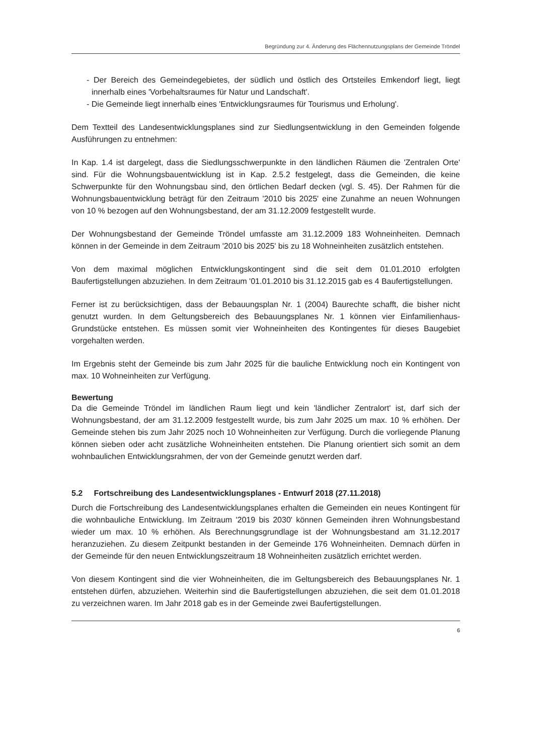Begründung zur 4. Änderung des Flächennutzungsplans der Gemeinde Tröndel
- Der Bereich des Gemeindegebietes, der südlich und östlich des Ortsteiles Emkendorf liegt, liegt innerhalb eines 'Vorbehaltsraumes für Natur und Landschaft'.
- Die Gemeinde liegt innerhalb eines 'Entwicklungsraumes für Tourismus und Erholung'.
Dem Textteil des Landesentwicklungsplanes sind zur Siedlungsentwicklung in den Gemeinden folgende Ausführungen zu entnehmen:
In Kap. 1.4 ist dargelegt, dass die Siedlungsschwerpunkte in den ländlichen Räumen die 'Zentralen Orte' sind. Für die Wohnungsbauentwicklung ist in Kap. 2.5.2 festgelegt, dass die Gemeinden, die keine Schwerpunkte für den Wohnungsbau sind, den örtlichen Bedarf decken (vgl. S. 45). Der Rahmen für die Wohnungsbauentwicklung beträgt für den Zeitraum '2010 bis 2025' eine Zunahme an neuen Wohnungen von 10 % bezogen auf den Wohnungsbestand, der am 31.12.2009 festgestellt wurde.
Der Wohnungsbestand der Gemeinde Tröndel umfasste am 31.12.2009 183 Wohneinheiten. Demnach können in der Gemeinde in dem Zeitraum '2010 bis 2025' bis zu 18 Wohneinheiten zusätzlich entstehen.
Von dem maximal möglichen Entwicklungskontingent sind die seit dem 01.01.2010 erfolgten Baufertigstellungen abzuziehen. In dem Zeitraum '01.01.2010 bis 31.12.2015 gab es 4 Baufertigstellungen.
Ferner ist zu berücksichtigen, dass der Bebauungsplan Nr. 1 (2004) Baurechte schafft, die bisher nicht genutzt wurden. In dem Geltungsbereich des Bebauungsplanes Nr. 1 können vier Einfamilienhaus-Grundstücke entstehen. Es müssen somit vier Wohneinheiten des Kontingentes für dieses Baugebiet vorgehalten werden.
Im Ergebnis steht der Gemeinde bis zum Jahr 2025 für die bauliche Entwicklung noch ein Kontingent von max. 10 Wohneinheiten zur Verfügung.
Bewertung
Da die Gemeinde Tröndel im ländlichen Raum liegt und kein 'ländlicher Zentralort' ist, darf sich der Wohnungsbestand, der am 31.12.2009 festgestellt wurde, bis zum Jahr 2025 um max. 10 % erhöhen. Der Gemeinde stehen bis zum Jahr 2025 noch 10 Wohneinheiten zur Verfügung. Durch die vorliegende Planung können sieben oder acht zusätzliche Wohneinheiten entstehen. Die Planung orientiert sich somit an dem wohnbaulichen Entwicklungsrahmen, der von der Gemeinde genutzt werden darf.
5.2 Fortschreibung des Landesentwicklungsplanes - Entwurf 2018 (27.11.2018)
Durch die Fortschreibung des Landesentwicklungsplanes erhalten die Gemeinden ein neues Kontingent für die wohnbauliche Entwicklung. Im Zeitraum '2019 bis 2030' können Gemeinden ihren Wohnungsbestand wieder um max. 10 % erhöhen. Als Berechnungsgrundlage ist der Wohnungsbestand am 31.12.2017 heranzuziehen. Zu diesem Zeitpunkt bestanden in der Gemeinde 176 Wohneinheiten. Demnach dürfen in der Gemeinde für den neuen Entwicklungszeitraum 18 Wohneinheiten zusätzlich errichtet werden.
Von diesem Kontingent sind die vier Wohneinheiten, die im Geltungsbereich des Bebauungsplanes Nr. 1 entstehen dürfen, abzuziehen. Weiterhin sind die Baufertigstellungen abzuziehen, die seit dem 01.01.2018 zu verzeichnen waren. Im Jahr 2018 gab es in der Gemeinde zwei Baufertigstellungen.
6